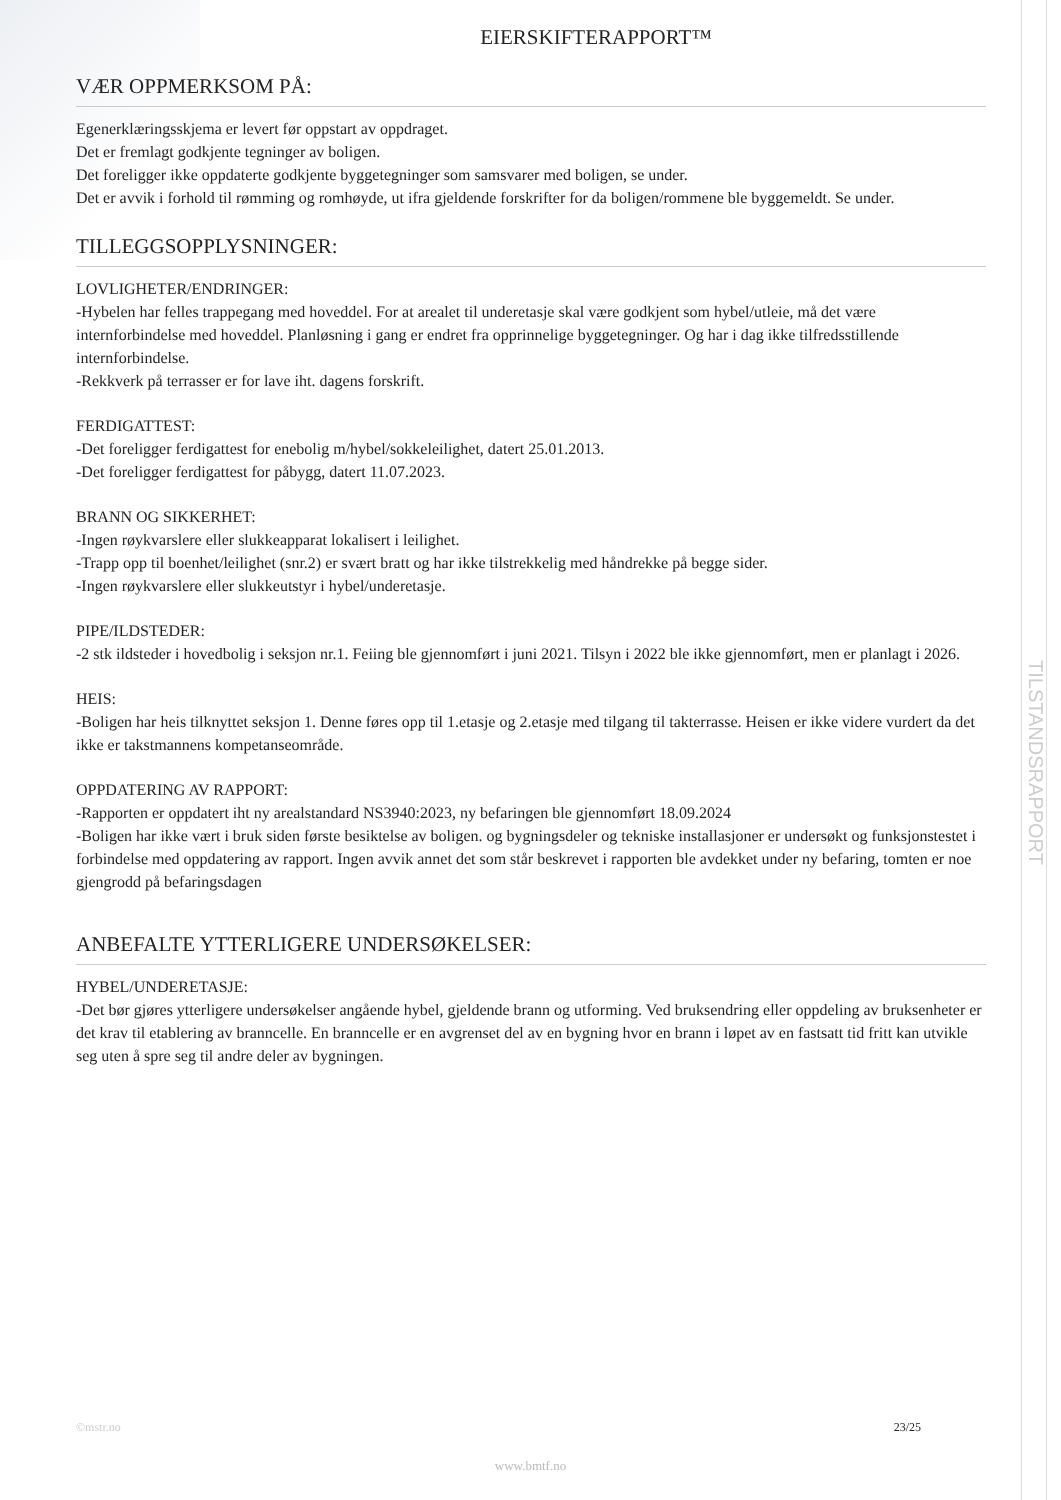TILSTANDSRAPPORT
EIERSKIFTERAPPORT™
VÆR OPPMERKSOM PÅ:
Egenerklæringsskjema er levert før oppstart av oppdraget.
Det er fremlagt godkjente tegninger av boligen.
Det foreligger ikke oppdaterte godkjente byggetegninger som samsvarer med boligen, se under.
Det er avvik i forhold til rømming og romhøyde, ut ifra gjeldende forskrifter for da boligen/rommene ble byggemeldt. Se under.
TILLEGGSOPPLYSNINGER:
LOVLIGHETER/ENDRINGER:
-Hybelen har felles trappegang med hoveddel. For at arealet til underetasje skal være godkjent som hybel/utleie, må det være internforbindelse med hoveddel. Planløsning i gang er endret fra opprinnelige byggetegninger. Og har i dag ikke tilfredsstillende internforbindelse.
-Rekkverk på terrasser er for lave iht. dagens forskrift.
FERDIGATTEST:
-Det foreligger ferdigattest for enebolig m/hybel/sokkeleilighet, datert 25.01.2013.
-Det foreligger ferdigattest for påbygg, datert 11.07.2023.
BRANN OG SIKKERHET:
-Ingen røykvarslere eller slukkeapparat lokalisert i leilighet.
-Trapp opp til boenhet/leilighet (snr.2) er svært bratt og har ikke tilstrekkelig med håndrekke på begge sider.
-Ingen røykvarslere eller slukkeutstyr i hybel/underetasje.
PIPE/ILDSTEDER:
-2 stk ildsteder i hovedbolig i seksjon nr.1. Feiing ble gjennomført i juni 2021. Tilsyn i 2022 ble ikke gjennomført, men er planlagt i 2026.
HEIS:
-Boligen har heis tilknyttet seksjon 1. Denne føres opp til 1.etasje og 2.etasje med tilgang til takterrasse. Heisen er ikke videre vurdert da det ikke er takstmannens kompetanseområde.
OPPDATERING AV RAPPORT:
-Rapporten er oppdatert iht ny arealstandard NS3940:2023, ny befaringen ble gjennomført 18.09.2024
-Boligen har ikke vært i bruk siden første besiktelse av boligen. og bygningsdeler og tekniske installasjoner er undersøkt og funksjonstestet i forbindelse med oppdatering av rapport. Ingen avvik annet det som står beskrevet i rapporten ble avdekket under ny befaring, tomten er noe gjengrodd på befaringsdagen
ANBEFALTE YTTERLIGERE UNDERSØKELSER:
HYBEL/UNDERETASJE:
-Det bør gjøres ytterligere undersøkelser angående hybel, gjeldende brann og utforming. Ved bruksendring eller oppdeling av bruksenheter er det krav til etablering av branncelle. En branncelle er en avgrenset del av en bygning hvor en brann i løpet av en fastsatt tid fritt kan utvikle seg uten å spre seg til andre deler av bygningen.
©mstr.no 23/25
www.bmtf.no